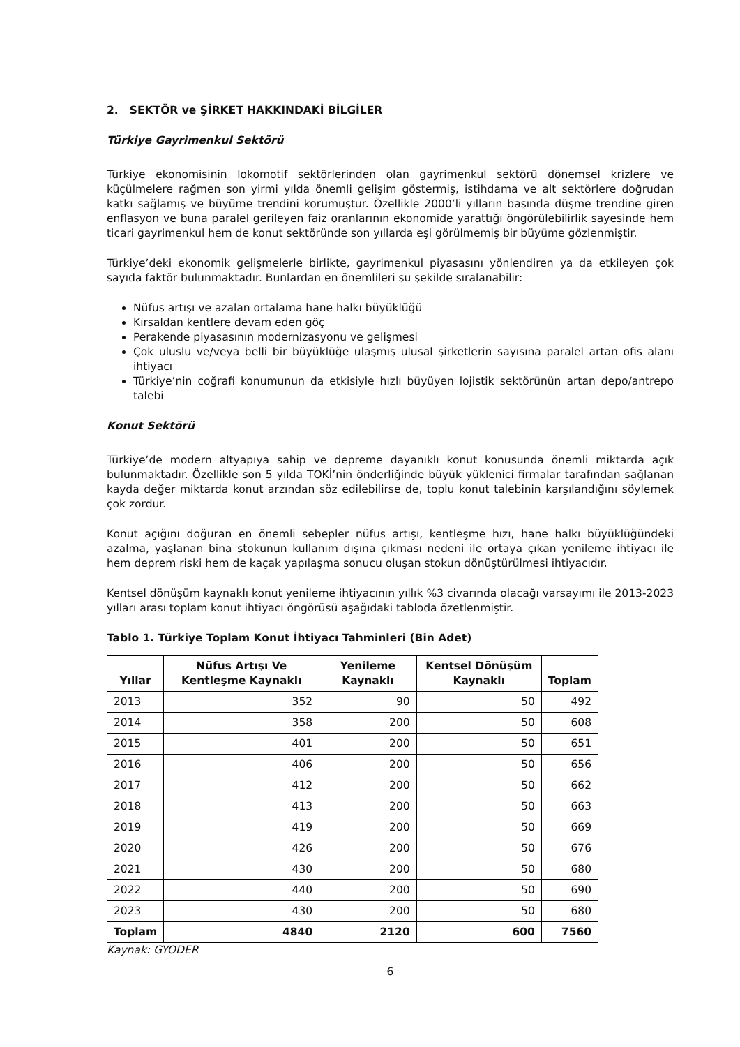2. SEKTÖR ve ŞİRKET HAKKINDAKİ BİLGİLER
Türkiye Gayrimenkul Sektörü
Türkiye ekonomisinin lokomotif sektörlerinden olan gayrimenkul sektörü dönemsel krizlere ve küçülmelere rağmen son yirmi yılda önemli gelişim göstermiş, istihdama ve alt sektörlere doğrudan katkı sağlamış ve büyüme trendini korumuştur. Özellikle 2000’li yılların başında düşme trendine giren enflasyon ve buna paralel gerileyen faiz oranlarının ekonomide yarattığı öngörülebilirlik sayesinde hem ticari gayrimenkul hem de konut sektöründe son yıllarda eşi görülmemiş bir büyüme gözlenmiştir.
Türkiye’deki ekonomik gelişmelerle birlikte, gayrimenkul piyasasını yönlendiren ya da etkileyen çok sayıda faktör bulunmaktadır. Bunlardan en önemlileri şu şekilde sıralanabilir:
Nüfus artışı ve azalan ortalama hane halkı büyüklüğü
Kırsaldan kentlere devam eden göç
Perakende piyasasının modernizasyonu ve gelişmesi
Çok uluslu ve/veya belli bir büyüklüğe ulaşmış ulusal şirketlerin sayısına paralel artan ofis alanı ihtiyacı
Türkiye’nin coğrafi konumunun da etkisiyle hızlı büyüyen lojistik sektörünün artan depo/antrepo talebi
Konut Sektörü
Türkiye’de modern altyapıya sahip ve depreme dayanıklı konut konusunda önemli miktarda açık bulunmaktadır. Özellikle son 5 yılda TOKİ’nin önderliğinde büyük yüklenici firmalar tarafından sağlanan kayda değer miktarda konut arzından söz edilebilirse de, toplu konut talebinin karşılandığını söylemek çok zordur.
Konut açığını doğuran en önemli sebepler nüfus artışı, kentleşme hızı, hane halkı büyüklüğündeki azalma, yaşlanan bina stokunun kullanım dışına çıkması nedeni ile ortaya çıkan yenileme ihtiyacı ile hem deprem riski hem de kaçak yapılaşma sonucu oluşan stokun dönüştürülmesi ihtiyacıdır.
Kentsel dönüşüm kaynaklı konut yenileme ihtiyacının yıllık %3 civarında olacağı varsayımı ile 2013-2023 yılları arası toplam konut ihtiyacı öngörüsü aşağıdaki tabloda özetlenmiştir.
Tablo 1. Türkiye Toplam Konut İhtiyacı Tahminleri (Bin Adet)
| Yıllar | Nüfus Artışı Ve Kentleşme Kaynaklı | Yenileme Kaynaklı | Kentsel Dönüşüm Kaynaklı | Toplam |
| --- | --- | --- | --- | --- |
| 2013 | 352 | 90 | 50 | 492 |
| 2014 | 358 | 200 | 50 | 608 |
| 2015 | 401 | 200 | 50 | 651 |
| 2016 | 406 | 200 | 50 | 656 |
| 2017 | 412 | 200 | 50 | 662 |
| 2018 | 413 | 200 | 50 | 663 |
| 2019 | 419 | 200 | 50 | 669 |
| 2020 | 426 | 200 | 50 | 676 |
| 2021 | 430 | 200 | 50 | 680 |
| 2022 | 440 | 200 | 50 | 690 |
| 2023 | 430 | 200 | 50 | 680 |
| Toplam | 4840 | 2120 | 600 | 7560 |
Kaynak: GYODER
6